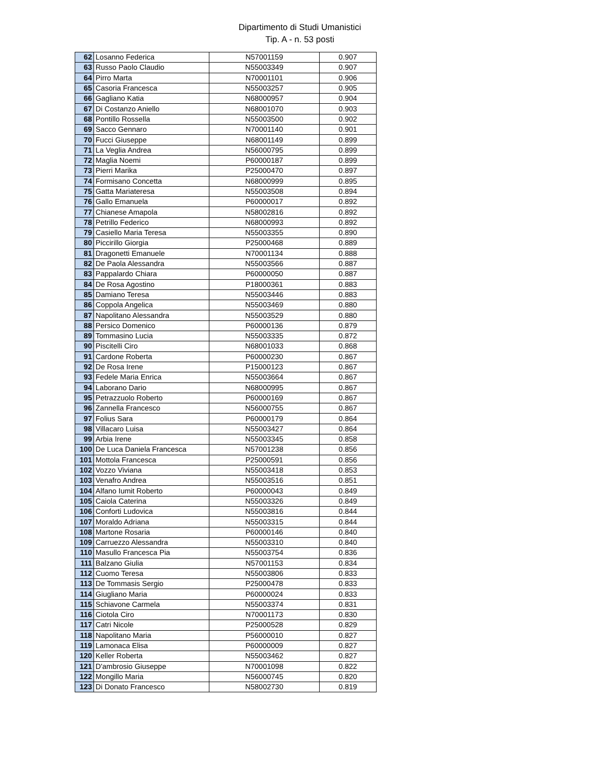Dipartimento di Studi Umanistici
Tip. A - n. 53 posti
| 62 | Losanno Federica | N57001159 | 0.907 |
| 63 | Russo Paolo Claudio | N55003349 | 0.907 |
| 64 | Pirro Marta | N70001101 | 0.906 |
| 65 | Casoria Francesca | N55003257 | 0.905 |
| 66 | Gagliano Katia | N68000957 | 0.904 |
| 67 | Di Costanzo Aniello | N68001070 | 0.903 |
| 68 | Pontillo Rossella | N55003500 | 0.902 |
| 69 | Sacco Gennaro | N70001140 | 0.901 |
| 70 | Fucci Giuseppe | N68001149 | 0.899 |
| 71 | La Veglia Andrea | N56000795 | 0.899 |
| 72 | Maglia Noemi | P60000187 | 0.899 |
| 73 | Pierri Marika | P25000470 | 0.897 |
| 74 | Formisano Concetta | N68000999 | 0.895 |
| 75 | Gatta Mariateresa | N55003508 | 0.894 |
| 76 | Gallo Emanuela | P60000017 | 0.892 |
| 77 | Chianese Amapola | N58002816 | 0.892 |
| 78 | Petrillo Federico | N68000993 | 0.892 |
| 79 | Casiello Maria Teresa | N55003355 | 0.890 |
| 80 | Piccirillo Giorgia | P25000468 | 0.889 |
| 81 | Dragonetti Emanuele | N70001134 | 0.888 |
| 82 | De Paola Alessandra | N55003566 | 0.887 |
| 83 | Pappalardo Chiara | P60000050 | 0.887 |
| 84 | De Rosa Agostino | P18000361 | 0.883 |
| 85 | Damiano Teresa | N55003446 | 0.883 |
| 86 | Coppola Angelica | N55003469 | 0.880 |
| 87 | Napolitano Alessandra | N55003529 | 0.880 |
| 88 | Persico Domenico | P60000136 | 0.879 |
| 89 | Tommasino Lucia | N55003335 | 0.872 |
| 90 | Piscitelli Ciro | N68001033 | 0.868 |
| 91 | Cardone Roberta | P60000230 | 0.867 |
| 92 | De Rosa Irene | P15000123 | 0.867 |
| 93 | Fedele Maria Enrica | N55003664 | 0.867 |
| 94 | Laborano Dario | N68000995 | 0.867 |
| 95 | Petrazzuolo Roberto | P60000169 | 0.867 |
| 96 | Zannella Francesco | N56000755 | 0.867 |
| 97 | Folius Sara | P60000179 | 0.864 |
| 98 | Villacaro Luisa | N55003427 | 0.864 |
| 99 | Arbia Irene | N55003345 | 0.858 |
| 100 | De Luca Daniela Francesca | N57001238 | 0.856 |
| 101 | Mottola Francesca | P25000591 | 0.856 |
| 102 | Vozzo Viviana | N55003418 | 0.853 |
| 103 | Venafro Andrea | N55003516 | 0.851 |
| 104 | Alfano Iumit Roberto | P60000043 | 0.849 |
| 105 | Caiola Caterina | N55003326 | 0.849 |
| 106 | Conforti Ludovica | N55003816 | 0.844 |
| 107 | Moraldo Adriana | N55003315 | 0.844 |
| 108 | Martone Rosaria | P60000146 | 0.840 |
| 109 | Carruezzo Alessandra | N55003310 | 0.840 |
| 110 | Masullo Francesca Pia | N55003754 | 0.836 |
| 111 | Balzano Giulia | N57001153 | 0.834 |
| 112 | Cuomo Teresa | N55003806 | 0.833 |
| 113 | De Tommasis Sergio | P25000478 | 0.833 |
| 114 | Giugliano Maria | P60000024 | 0.833 |
| 115 | Schiavone Carmela | N55003374 | 0.831 |
| 116 | Ciotola Ciro | N70001173 | 0.830 |
| 117 | Catri Nicole | P25000528 | 0.829 |
| 118 | Napolitano Maria | P56000010 | 0.827 |
| 119 | Lamonaca Elisa | P60000009 | 0.827 |
| 120 | Keller Roberta | N55003462 | 0.827 |
| 121 | D'ambrosio Giuseppe | N70001098 | 0.822 |
| 122 | Mongillo Maria | N56000745 | 0.820 |
| 123 | Di Donato Francesco | N58002730 | 0.819 |